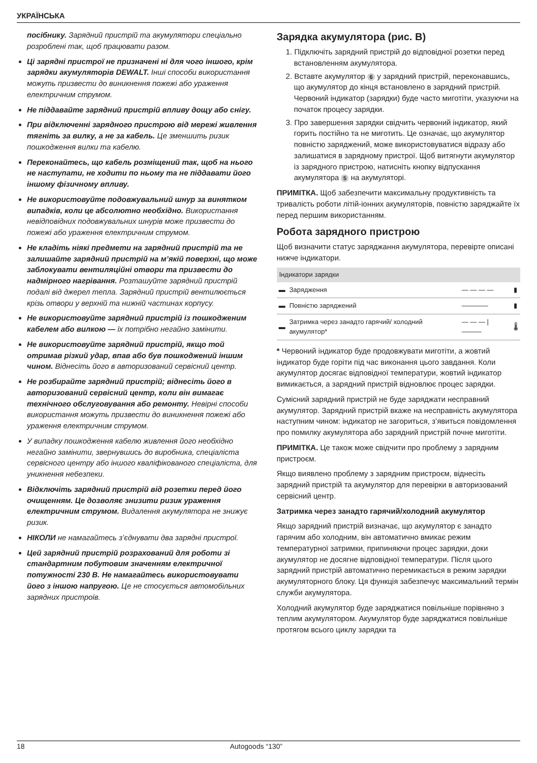УКРАЇНСЬКА
посібнику. Зарядний пристрій та акумулятори спеціально розроблені так, щоб працювати разом.
Ці зарядні пристрої не призначені ні для чого іншого, крім зарядки акумуляторів DEWALT. Інші способи використання можуть призвести до виникнення пожежі або ураження електричним струмом.
Не піддавайте зарядний пристрій впливу дощу або снігу.
При відключенні зарядного пристрою від мережі живлення тягніть за вилку, а не за кабель. Це зменшить ризик пошкодження вилки та кабелю.
Переконайтесь, що кабель розміщений так, щоб на нього не наступати, не ходити по ньому та не піддавати його іншому фізичному впливу.
Не використовуйте подовжувальний шнур за винятком випадків, коли це абсолютно необхідно. Використання невідповідних подовжувальних шнурів може призвести до пожежі або ураження електричним струмом.
Не кладіть ніякі предмети на зарядний пристрій та не залишайте зарядний пристрій на м’якій поверхні, що може заблокувати вентиляційні отвори та призвести до надмірного нагрівання. Розташуйте зарядний пристрій подалі від джерел тепла. Зарядний пристрій вентилюється крізь отвори у верхній та нижній частинах корпусу.
Не використовуйте зарядний пристрій із пошкодженим кабелем або вилкою — їх потрібно негайно замінити.
Не використовуйте зарядний пристрій, якщо той отримав різкий удар, впав або був пошкоджений іншим чином. Віднесіть його в авторизований сервісний центр.
Не розбирайте зарядний пристрій; віднесіть його в авторизований сервісний центр, коли він вимагає технічного обслуговування або ремонту. Невірні способи використання можуть призвести до виникнення пожежі або ураження електричним струмом.
У випадку пошкодження кабелю живлення його необхідно негайно замінити, звернувшись до виробника, спеціаліста сервісного центру або іншого кваліфікованого спеціаліста, для уникнення небезпеки.
Відключіть зарядний пристрій від розетки перед його очищенням. Це дозволяє знизити ризик ураження електричним струмом. Видалення акумулятора не знижує ризик.
НІКОЛИ не намагайтесь з’єднувати два зарядні пристрої.
Цей зарядний пристрій розрахований для роботи зі стандартним побутовим значенням електричної потужності 230 В. Не намагайтесь використовувати його з іншою напругою. Це не стосується автомобільних зарядних пристроїв.
Зарядка акумулятора (рис. B)
1. Підключіть зарядний пристрій до відповідної розетки перед встановленням акумулятора.
2. Вставте акумулятор 6 у зарядний пристрій, переконавшись, що акумулятор до кінця встановлено в зарядний пристрій. Червоний індикатор (зарядки) буде часто миготіти, указуючи на початок процесу зарядки.
3. Про завершення зарядки свідчить червоний індикатор, який горить постійно та не миготить. Це означає, що акумулятор повністю заряджений, може використовуватися відразу або залишатися в зарядному пристрої. Щоб витягнути акумулятор із зарядного пристрою, натисніть кнопку відпускання акумулятора 5 на акумуляторі.
ПРИМІТКА. Щоб забезпечити максимальну продуктивність та тривалість роботи літій-іонних акумуляторів, повністю заряджайте їх перед першим використанням.
Робота зарядного пристрою
Щоб визначити статус заряджання акумулятора, перевірте описані нижче індикатори.
| Індикатори зарядки | | | |
| --- | --- | --- | --- |
| ▬ | Зарядження | — — — — | ▮ |
| ▬ | Повністю заряджений | ———— | ▮ |
| ▬ | Затримка через занадто гарячий/ холодний акумулятор* | — — — / ——— | 🌡 |
* Червоний індикатор буде продовжувати миготіти, а жовтий індикатор буде горіти під час виконання цього завдання. Коли акумулятор досягає відповідної температури, жовтий індикатор вимикається, а зарядний пристрій відновлює процес зарядки.
Сумісний зарядний пристрій не буде заряджати несправний акумулятор. Зарядний пристрій вкаже на несправність акумулятора наступним чином: індикатор не загориться, з’явиться повідомлення про помилку акумулятора або зарядний пристрій почне миготіти.
ПРИМІТКА. Це також може свідчити про проблему з зарядним пристроєм.
Якщо виявлено проблему з зарядним пристроєм, віднесіть зарядний пристрій та акумулятор для перевірки в авторизований сервісний центр.
Затримка через занадто гарячий/холодний акумулятор
Якщо зарядний пристрій визначає, що акумулятор є занадто гарячим або холодним, він автоматично вмикає режим температурної затримки, припиняючи процес зарядки, доки акумулятор не досягне відповідної температури. Після цього зарядний пристрій автоматично перемикається в режим зарядки акумуляторного блоку. Ця функція забезпечує максимальний термін служби акумулятора.
Холодний акумулятор буде заряджатися повільніше порівняно з теплим акумулятором. Акумулятор буде заряджатися повільніше протягом всього циклу зарядки та
18 Autogoods “130”